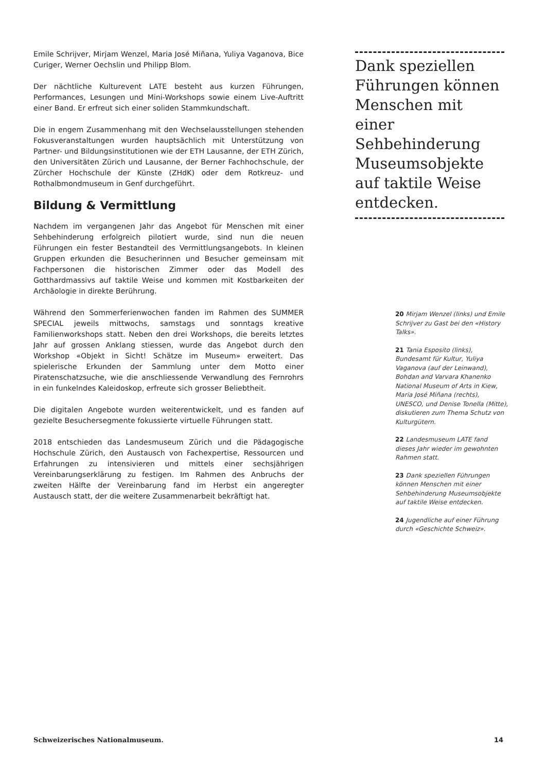Emile Schrijver, Mirjam Wenzel, Maria José Miñana, Yuliya Vaganova, Bice Curiger, Werner Oechslin und Philipp Blom.
Der nächtliche Kulturevent LATE besteht aus kurzen Führungen, Performances, Lesungen und Mini-Workshops sowie einem Live-Auftritt einer Band. Er erfreut sich einer soliden Stammkundschaft.
Die in engem Zusammenhang mit den Wechselausstellungen stehenden Fokusveranstaltungen wurden hauptsächlich mit Unterstützung von Partner- und Bildungsinstitutionen wie der ETH Lausanne, der ETH Zürich, den Universitäten Zürich und Lausanne, der Berner Fachhochschule, der Zürcher Hochschule der Künste (ZHdK) oder dem Rotkreuz- und Rothalbmondmuseum in Genf durchgeführt.
Bildung & Vermittlung
Nachdem im vergangenen Jahr das Angebot für Menschen mit einer Sehbehinderung erfolgreich pilotiert wurde, sind nun die neuen Führungen ein fester Bestandteil des Vermittlungsangebots. In kleinen Gruppen erkunden die Besucherinnen und Besucher gemeinsam mit Fachpersonen die historischen Zimmer oder das Modell des Gotthardmassivs auf taktile Weise und kommen mit Kostbarkeiten der Archäologie in direkte Berührung.
Während den Sommerferienwochen fanden im Rahmen des SUMMER SPECIAL jeweils mittwochs, samstags und sonntags kreative Familienworkshops statt. Neben den drei Workshops, die bereits letztes Jahr auf grossen Anklang stiessen, wurde das Angebot durch den Workshop «Objekt in Sicht! Schätze im Museum» erweitert. Das spielerische Erkunden der Sammlung unter dem Motto einer Piratenschatzsuche, wie die anschliessende Verwandlung des Fernrohrs in ein funkelndes Kaleidoskop, erfreute sich grosser Beliebtheit.
Die digitalen Angebote wurden weiterentwickelt, und es fanden auf gezielte Besuchersegmente fokussierte virtuelle Führungen statt.
2018 entschieden das Landesmuseum Zürich und die Pädagogische Hochschule Zürich, den Austausch von Fachexpertise, Ressourcen und Erfahrungen zu intensivieren und mittels einer sechsjährigen Vereinbarungserklärung zu festigen. Im Rahmen des Anbruchs der zweiten Hälfte der Vereinbarung fand im Herbst ein angeregter Austausch statt, der die weitere Zusammenarbeit bekräftigt hat.
Dank speziellen Führungen können Menschen mit einer Sehbehinderung Museumsobjekte auf taktile Weise entdecken.
20 Mirjam Wenzel (links) und Emile Schrijver zu Gast bei den «History Talks».
21 Tania Esposito (links), Bundesamt für Kultur, Yuliya Vaganova (auf der Leinwand), Bohdan and Varvara Khanenko National Museum of Arts in Kiew, Maria José Miñana (rechts), UNESCO, und Denise Tonella (Mitte), diskutieren zum Thema Schutz von Kulturgütern.
22 Landesmuseum LATE fand dieses Jahr wieder im gewohnten Rahmen statt.
23 Dank speziellen Führungen können Menschen mit einer Sehbehinderung Museumsobjekte auf taktile Weise entdecken.
24 Jugendliche auf einer Führung durch «Geschichte Schweiz».
Schweizerisches Nationalmuseum. 14